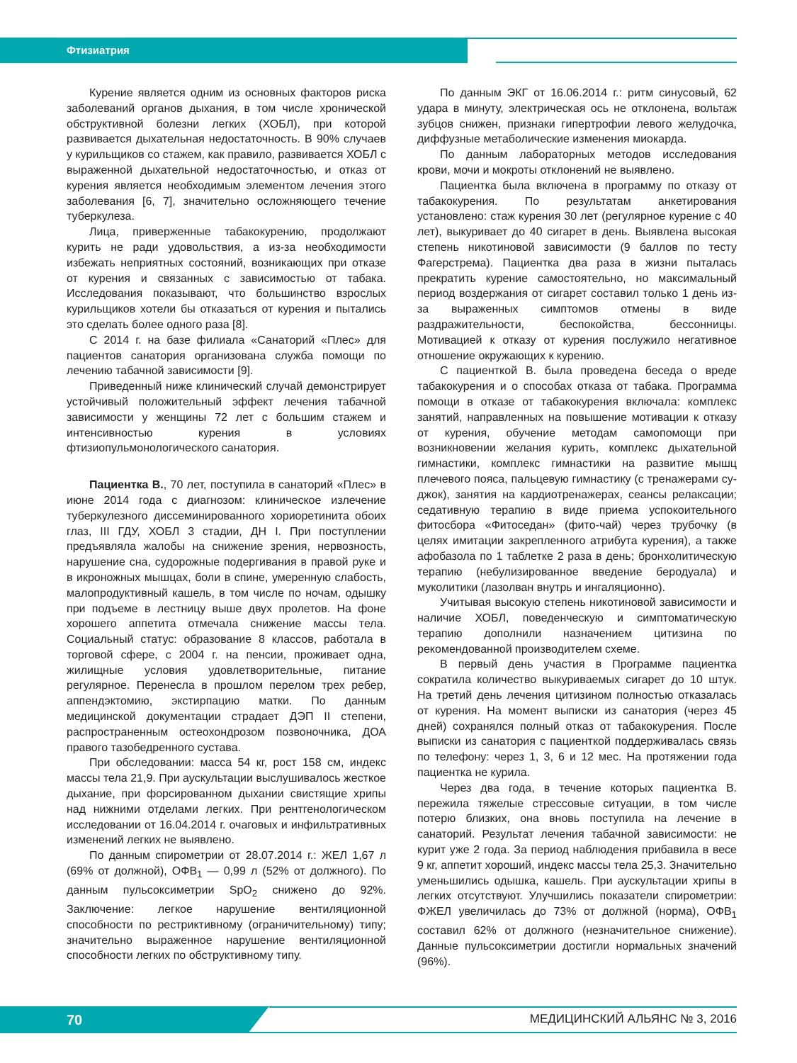Фтизиатрия
Курение является одним из основных факторов риска заболеваний органов дыхания, в том числе хронической обструктивной болезни легких (ХОБЛ), при которой развивается дыхательная недостаточность. В 90% случаев у курильщиков со стажем, как правило, развивается ХОБЛ с выраженной дыхательной недостаточностью, и отказ от курения является необходимым элементом лечения этого заболевания [6, 7], значительно осложняющего течение туберкулеза.
Лица, приверженные табакокурению, продолжают курить не ради удовольствия, а из-за необходимости избежать неприятных состояний, возникающих при отказе от курения и связанных с зависимостью от табака. Исследования показывают, что большинство взрослых курильщиков хотели бы отказаться от курения и пытались это сделать более одного раза [8].
С 2014 г. на базе филиала «Санаторий «Плес» для пациентов санатория организована служба помощи по лечению табачной зависимости [9].
Приведенный ниже клинический случай демонстрирует устойчивый положительный эффект лечения табачной зависимости у женщины 72 лет с большим стажем и интенсивностью курения в условиях фтизиопульмонологического санатория.
Пациентка В., 70 лет, поступила в санаторий «Плес» в июне 2014 года с диагнозом: клиническое излечение туберкулезного диссеминированного хориоретинита обоих глаз, III ГДУ, ХОБЛ 3 стадии, ДН I. При поступлении предъявляла жалобы на снижение зрения, нервозность, нарушение сна, судорожные подергивания в правой руке и в икроножных мышцах, боли в спине, умеренную слабость, малопродуктивный кашель, в том числе по ночам, одышку при подъеме в лестницу выше двух пролетов. На фоне хорошего аппетита отмечала снижение массы тела. Социальный статус: образование 8 классов, работала в торговой сфере, с 2004 г. на пенсии, проживает одна, жилищные условия удовлетворительные, питание регулярное. Перенесла в прошлом перелом трех ребер, аппендэктомию, экстирпацию матки. По данным медицинской документации страдает ДЭП II степени, распространенным остеохондрозом позвоночника, ДОА правого тазобедренного сустава.
При обследовании: масса 54 кг, рост 158 см, индекс массы тела 21,9. При аускультации выслушивалось жесткое дыхание, при форсированном дыхании свистящие хрипы над нижними отделами легких. При рентгенологическом исследовании от 16.04.2014 г. очаговых и инфильтративных изменений легких не выявлено.
По данным спирометрии от 28.07.2014 г.: ЖЕЛ 1,67 л (69% от должной), ОФВ<sub>1</sub> — 0,99 л (52% от должного). По данным пульсоксиметрии SpO<sub>2</sub> снижено до 92%. Заключение: легкое нарушение вентиляционной способности по рестриктивному (ограничительному) типу; значительно выраженное нарушение вентиляционной способности легких по обструктивному типу.
По данным ЭКГ от 16.06.2014 г.: ритм синусовый, 62 удара в минуту, электрическая ось не отклонена, вольтаж зубцов снижен, признаки гипертрофии левого желудочка, диффузные метаболические изменения миокарда.
По данным лабораторных методов исследования крови, мочи и мокроты отклонений не выявлено.
Пациентка была включена в программу по отказу от табакокурения. По результатам анкетирования установлено: стаж курения 30 лет (регулярное курение с 40 лет), выкуривает до 40 сигарет в день. Выявлена высокая степень никотиновой зависимости (9 баллов по тесту Фагерстрема). Пациентка два раза в жизни пыталась прекратить курение самостоятельно, но максимальный период воздержания от сигарет составил только 1 день из-за выраженных симптомов отмены в виде раздражительности, беспокойства, бессонницы. Мотивацией к отказу от курения послужило негативное отношение окружающих к курению.
С пациенткой В. была проведена беседа о вреде табакокурения и о способах отказа от табака. Программа помощи в отказе от табакокурения включала: комплекс занятий, направленных на повышение мотивации к отказу от курения, обучение методам самопомощи при возникновении желания курить, комплекс дыхательной гимнастики, комплекс гимнастики на развитие мышц плечевого пояса, пальцевую гимнастику (с тренажерами су-джок), занятия на кардиотренажерах, сеансы релаксации; седативную терапию в виде приема успокоительного фитосбора «Фитоседан» (фито-чай) через трубочку (в целях имитации закрепленного атрибута курения), а также афобазола по 1 таблетке 2 раза в день; бронхолитическую терапию (небулизированное введение беродуала) и муколитики (лазолван внутрь и ингаляционно).
Учитывая высокую степень никотиновой зависимости и наличие ХОБЛ, поведенческую и симптоматическую терапию дополнили назначением цитизина по рекомендованной производителем схеме.
В первый день участия в Программе пациентка сократила количество выкуриваемых сигарет до 10 штук. На третий день лечения цитизином полностью отказалась от курения. На момент выписки из санатория (через 45 дней) сохранялся полный отказ от табакокурения. После выписки из санатория с пациенткой поддерживалась связь по телефону: через 1, 3, 6 и 12 мес. На протяжении года пациентка не курила.
Через два года, в течение которых пациентка В. пережила тяжелые стрессовые ситуации, в том числе потерю близких, она вновь поступила на лечение в санаторий. Результат лечения табачной зависимости: не курит уже 2 года. За период наблюдения прибавила в весе 9 кг, аппетит хороший, индекс массы тела 25,3. Значительно уменьшились одышка, кашель. При аускультации хрипы в легких отсутствуют. Улучшились показатели спирометрии: ФЖЕЛ увеличилась до 73% от должной (норма), ОФВ<sub>1</sub> составил 62% от должного (незначительное снижение). Данные пульсоксиметрии достигли нормальных значений (96%).
70 МЕДИЦИНСКИЙ АЛЬЯНС № 3, 2016